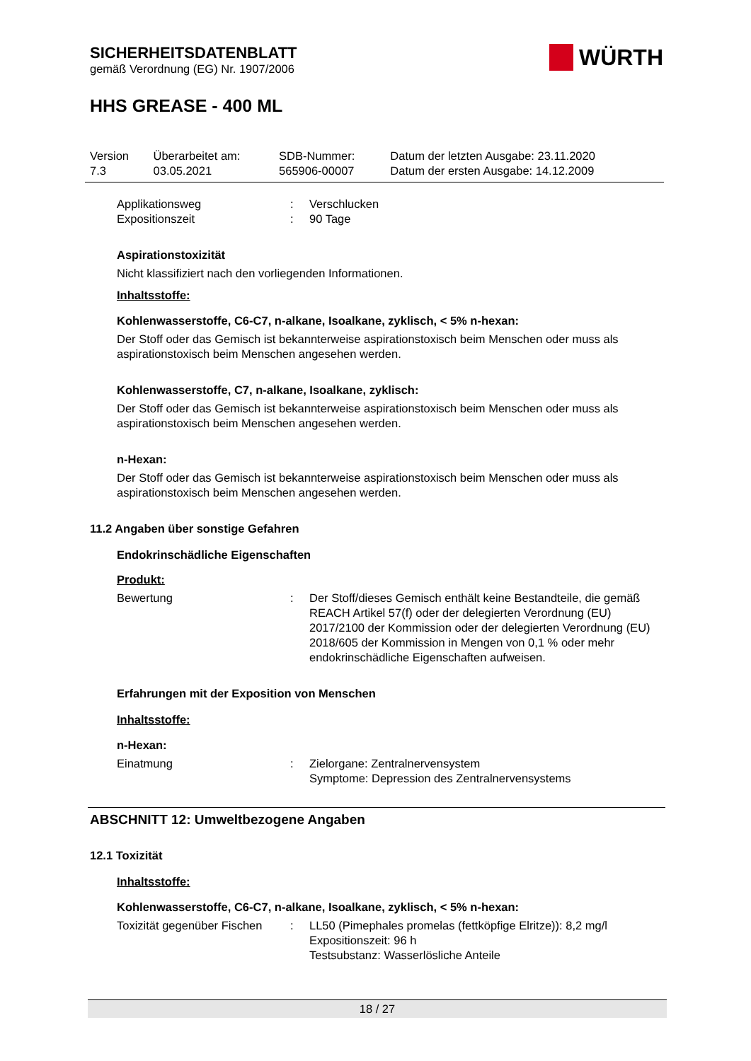SICHERHEITSDATENBLATT
gemäß Verordnung (EG) Nr. 1907/2006
WÜRTH
HHS GREASE - 400 ML
| Version 7.3 | Überarbeitet am: 03.05.2021 | SDB-Nummer: 565906-00007 | Datum der letzten Ausgabe: 23.11.2020 Datum der ersten Ausgabe: 14.12.2009 |
Applikationsweg: Verschlucken
Expositionszeit: 90 Tage
Aspirationstoxizität
Nicht klassifiziert nach den vorliegenden Informationen.
Inhaltsstoffe:
Kohlenwasserstoffe, C6-C7, n-alkane, Isoalkane, zyklisch, < 5% n-hexan:
Der Stoff oder das Gemisch ist bekannterweise aspirationstoxisch beim Menschen oder muss als aspirationstoxisch beim Menschen angesehen werden.
Kohlenwasserstoffe, C7, n-alkane, Isoalkane, zyklisch:
Der Stoff oder das Gemisch ist bekannterweise aspirationstoxisch beim Menschen oder muss als aspirationstoxisch beim Menschen angesehen werden.
n-Hexan:
Der Stoff oder das Gemisch ist bekannterweise aspirationstoxisch beim Menschen oder muss als aspirationstoxisch beim Menschen angesehen werden.
11.2 Angaben über sonstige Gefahren
Endokrinschädliche Eigenschaften
Produkt:
Bewertung: Der Stoff/dieses Gemisch enthält keine Bestandteile, die gemäß REACH Artikel 57(f) oder der delegierten Verordnung (EU) 2017/2100 der Kommission oder der delegierten Verordnung (EU) 2018/605 der Kommission in Mengen von 0,1 % oder mehr endokrinschädliche Eigenschaften aufweisen.
Erfahrungen mit der Exposition von Menschen
Inhaltsstoffe:
n-Hexan:
Einatmung: Zielorgane: Zentralnervensystem
Symptome: Depression des Zentralnervensystems
ABSCHNITT 12: Umweltbezogene Angaben
12.1 Toxizität
Inhaltsstoffe:
Kohlenwasserstoffe, C6-C7, n-alkane, Isoalkane, zyklisch, < 5% n-hexan:
Toxizität gegenüber Fischen: LL50 (Pimephales promelas (fettköpfige Elritze)): 8,2 mg/l
Expositionszeit: 96 h
Testsubstanz: Wasserlösliche Anteile
18 / 27